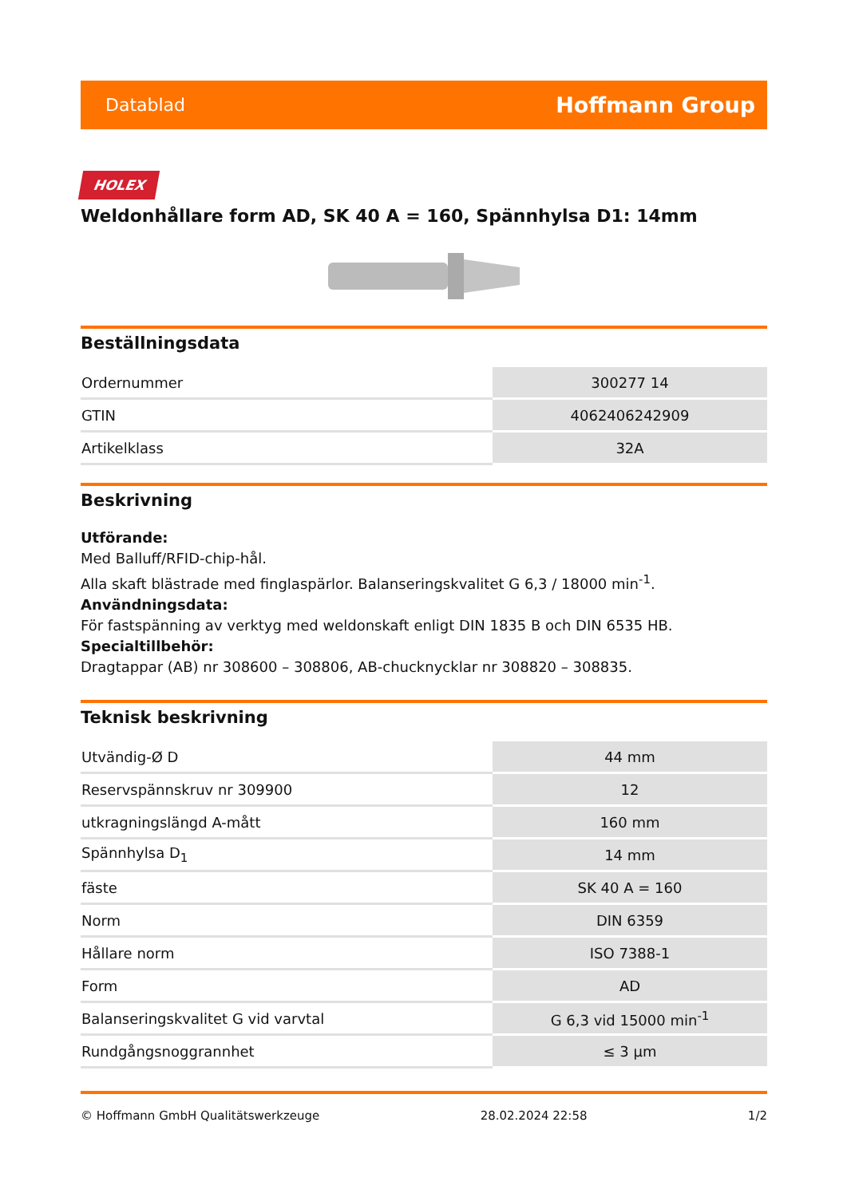Datablad Hoffmann Group
HOLEX
Weldonhållare form AD, SK 40 A = 160, Spännhylsa D1: 14mm
Beställningsdata
| Ordernummer | 300277 14 |
| GTIN | 4062406242909 |
| Artikelklass | 32A |
Beskrivning
Utförande:
Med Balluff/RFID-chip-hål.
Alla skaft blästrade med finglaspärlor. Balanseringskvalitet G 6,3 / 18000 min<sup>-1</sup>.
Användningsdata:
För fastspänning av verktyg med weldonskaft enligt DIN 1835 B och DIN 6535 HB.
Specialtillbehör:
Dragtappar (AB) nr 308600 – 308806, AB-chucknycklar nr 308820 – 308835.
Teknisk beskrivning
| Utvändig-Ø D | 44 mm |
| Reservspännskruv nr 309900 | 12 |
| utkragningslängd A-mått | 160 mm |
| Spännhylsa D<sub>1</sub> | 14 mm |
| fäste | SK 40 A = 160 |
| Norm | DIN 6359 |
| Hållare norm | ISO 7388-1 |
| Form | AD |
| Balanseringskvalitet G vid varvtal | G 6,3 vid 15000 min<sup>-1</sup> |
| Rundgångsnoggrannhet | ≤ 3 µm |
© Hoffmann GmbH Qualitätswerkzeuge 28.02.2024 22:58 1/2